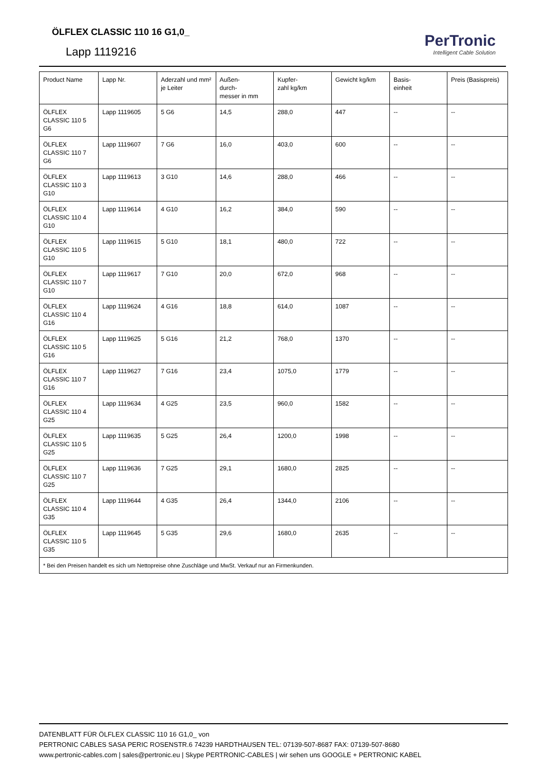ÖLFLEX CLASSIC 110 16 G1,0_
Lapp 1119216
PerTronic
Intelligent Cable Solution
| Product Name | Lapp Nr. | Aderzahl und mm² je Leiter | Außen- durch- messer in mm | Kupfer- zahl kg/km | Gewicht kg/km | Basis- einheit | Preis (Basispreis) |
| --- | --- | --- | --- | --- | --- | --- | --- |
| ÖLFLEX CLASSIC 110 5 G6 | Lapp 1119605 | 5 G6 | 14,5 | 288,0 | 447 | -- | -- |
| ÖLFLEX CLASSIC 110 7 G6 | Lapp 1119607 | 7 G6 | 16,0 | 403,0 | 600 | -- | -- |
| ÖLFLEX CLASSIC 110 3 G10 | Lapp 1119613 | 3 G10 | 14,6 | 288,0 | 466 | -- | -- |
| ÖLFLEX CLASSIC 110 4 G10 | Lapp 1119614 | 4 G10 | 16,2 | 384,0 | 590 | -- | -- |
| ÖLFLEX CLASSIC 110 5 G10 | Lapp 1119615 | 5 G10 | 18,1 | 480,0 | 722 | -- | -- |
| ÖLFLEX CLASSIC 110 7 G10 | Lapp 1119617 | 7 G10 | 20,0 | 672,0 | 968 | -- | -- |
| ÖLFLEX CLASSIC 110 4 G16 | Lapp 1119624 | 4 G16 | 18,8 | 614,0 | 1087 | -- | -- |
| ÖLFLEX CLASSIC 110 5 G16 | Lapp 1119625 | 5 G16 | 21,2 | 768,0 | 1370 | -- | -- |
| ÖLFLEX CLASSIC 110 7 G16 | Lapp 1119627 | 7 G16 | 23,4 | 1075,0 | 1779 | -- | -- |
| ÖLFLEX CLASSIC 110 4 G25 | Lapp 1119634 | 4 G25 | 23,5 | 960,0 | 1582 | -- | -- |
| ÖLFLEX CLASSIC 110 5 G25 | Lapp 1119635 | 5 G25 | 26,4 | 1200,0 | 1998 | -- | -- |
| ÖLFLEX CLASSIC 110 7 G25 | Lapp 1119636 | 7 G25 | 29,1 | 1680,0 | 2825 | -- | -- |
| ÖLFLEX CLASSIC 110 4 G35 | Lapp 1119644 | 4 G35 | 26,4 | 1344,0 | 2106 | -- | -- |
| ÖLFLEX CLASSIC 110 5 G35 | Lapp 1119645 | 5 G35 | 29,6 | 1680,0 | 2635 | -- | -- |
| * Bei den Preisen handelt es sich um Nettopreise ohne Zuschläge und MwSt. Verkauf nur an Firmenkunden. | | | | | | | |
DATENBLATT FÜR ÖLFLEX CLASSIC 110 16 G1,0_ von
PERTRONIC CABLES SASA PERIC ROSENSTR.6 74239 HARDTHAUSEN TEL: 07139-507-8687 FAX: 07139-507-8680
www.pertronic-cables.com | sales@pertronic.eu | Skype PERTRONIC-CABLES | wir sehen uns GOOGLE + PERTRONIC KABEL